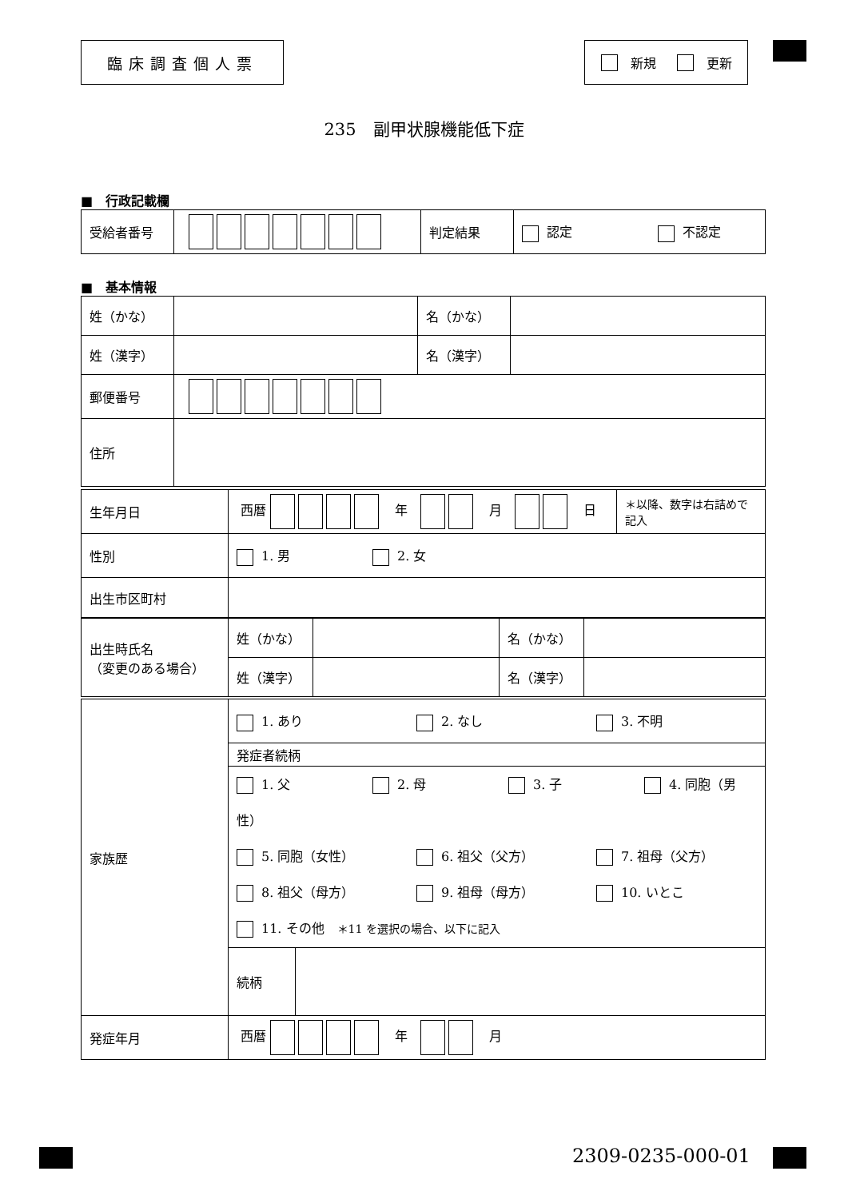臨床調査個人票 新規 更新
235　副甲状腺機能低下症
■　行政記載欄
| 受給者番号 | | 判定結果 | 認定 不認定 |
■　基本情報
| 姓（かな） | | 名（かな） | |
| 姓（漢字） | | 名（漢字） | |
| 郵便番号 | | | |
| 住所 | | | |
| 生年月日 | 西暦 年 月 日 | ＊以降、数字は右詰めで記入 |
| 性別 | 1. 男 2. 女 | |
| 出生市区町村 | | |
| 出生時氏名 （変更のある場合） | 姓（かな） | | 名（かな） | |
| | 姓（漢字） | | 名（漢字） | |
| 家族歴 | 1. あり 2. なし 3. 不明 | |
| | 発症者続柄 | |
| | 1. 父 2. 母 3. 子 4. 同胞（男性） 5. 同胞（女性） 6. 祖父（父方） 7. 祖母（父方） 8. 祖父（母方） 9. 祖母（母方） 10. いとこ 11. その他 ＊11 を選択の場合、以下に記入 | |
| | 続柄 | |
| 発症年月 | 西暦 年 月 | |
2309-0235-000-01